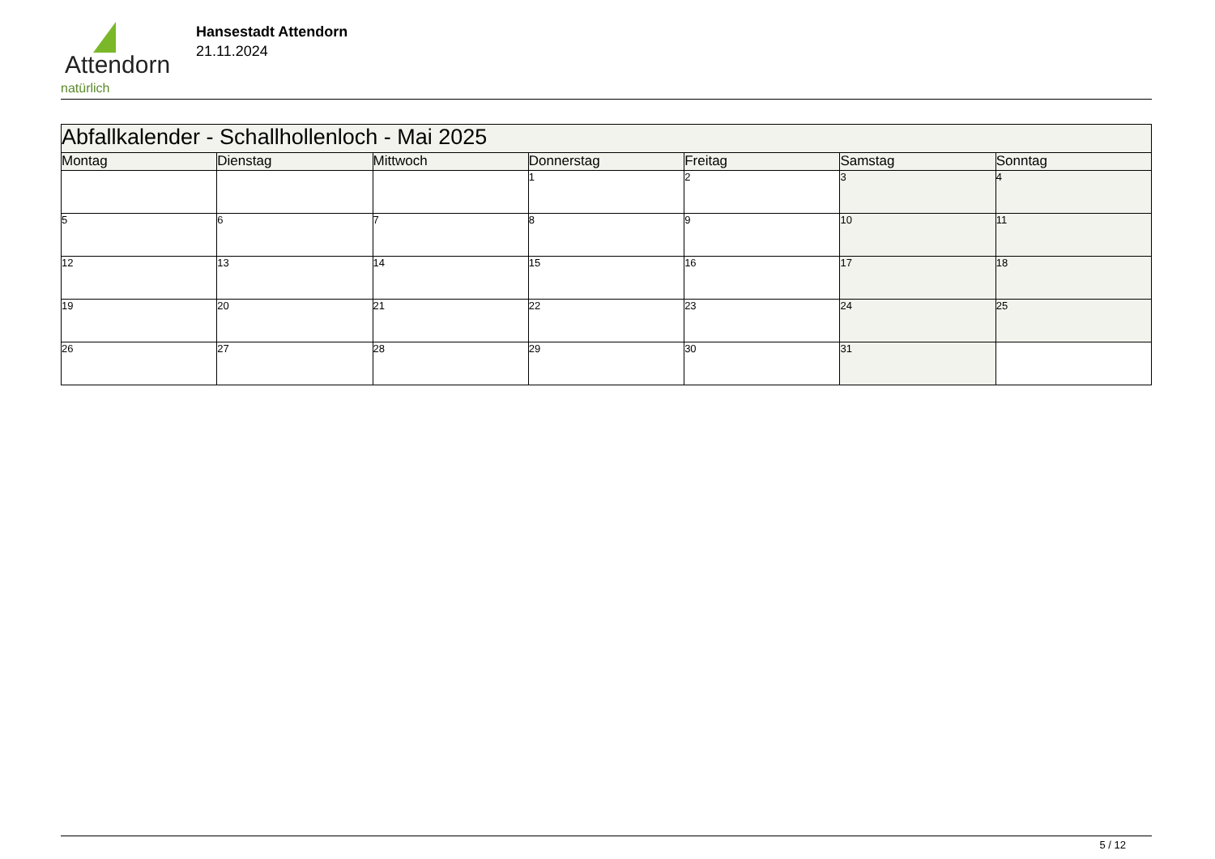Attendorn
natürlich
Hansestadt Attendorn
21.11.2024
| Abfallkalender - Schallhollenloch - Mai 2025 | | | | | | |
| Montag | Dienstag | Mittwoch | Donnerstag | Freitag | Samstag | Sonntag |
| | | | 1 | 2 | 3 | 4 |
| 5 | 6 | 7 | 8 | 9 | 10 | 11 |
| 12 | 13 | 14 | 15 | 16 | 17 | 18 |
| 19 | 20 | 21 | 22 | 23 | 24 | 25 |
| 26 | 27 | 28 | 29 | 30 | 31 | |
5 / 12